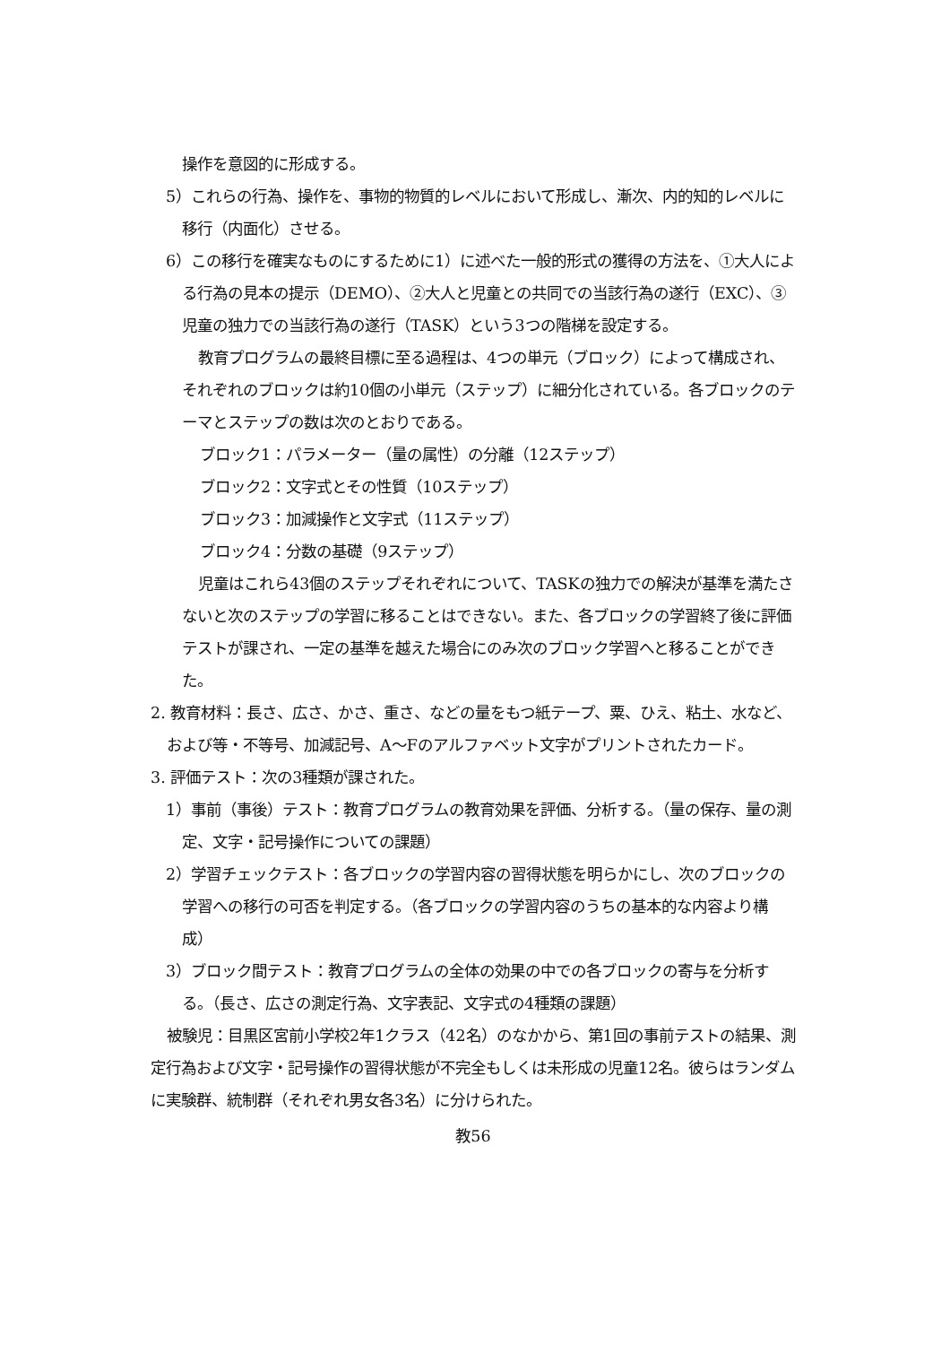操作を意図的に形成する。
5）これらの行為、操作を、事物的物質的レベルにおいて形成し、漸次、内的知的レベルに移行（内面化）させる。
6）この移行を確実なものにするために1）に述べた一般的形式の獲得の方法を、①大人による行為の見本の提示（DEMO）、②大人と児童との共同での当該行為の遂行（EXC）、③児童の独力での当該行為の遂行（TASK）という3つの階梯を設定する。
教育プログラムの最終目標に至る過程は、4つの単元（ブロック）によって構成され、それぞれのブロックは約10個の小単元（ステップ）に細分化されている。各ブロックのテーマとステップの数は次のとおりである。
ブロック1：パラメーター（量の属性）の分離（12ステップ）
ブロック2：文字式とその性質（10ステップ）
ブロック3：加減操作と文字式（11ステップ）
ブロック4：分数の基礎（9ステップ）
児童はこれら43個のステップそれぞれについて、TASKの独力での解決が基準を満たさないと次のステップの学習に移ることはできない。また、各ブロックの学習終了後に評価テストが課され、一定の基準を越えた場合にのみ次のブロック学習へと移ることができた。
2. 教育材料：長さ、広さ、かさ、重さ、などの量をもつ紙テープ、粟、ひえ、粘土、水など、および等・不等号、加減記号、A〜Fのアルファベット文字がプリントされたカード。
3. 評価テスト：次の3種類が課された。
1）事前（事後）テスト：教育プログラムの教育効果を評価、分析する。（量の保存、量の測定、文字・記号操作についての課題）
2）学習チェックテスト：各ブロックの学習内容の習得状態を明らかにし、次のブロックの学習への移行の可否を判定する。（各ブロックの学習内容のうちの基本的な内容より構成）
3）ブロック間テスト：教育プログラムの全体の効果の中での各ブロックの寄与を分析する。（長さ、広さの測定行為、文字表記、文字式の4種類の課題）
被験児：目黒区宮前小学校2年1クラス（42名）のなかから、第1回の事前テストの結果、測定行為および文字・記号操作の習得状態が不完全もしくは未形成の児童12名。彼らはランダムに実験群、統制群（それぞれ男女各3名）に分けられた。
教56